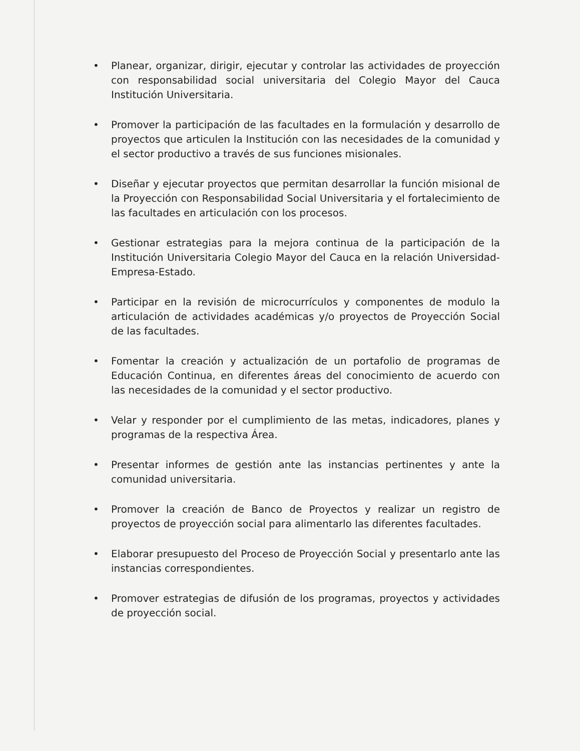• Planear, organizar, dirigir, ejecutar y controlar las actividades de proyección con responsabilidad social universitaria del Colegio Mayor del Cauca Institución Universitaria.
• Promover la participación de las facultades en la formulación y desarrollo de proyectos que articulen la Institución con las necesidades de la comunidad y el sector productivo a través de sus funciones misionales.
• Diseñar y ejecutar proyectos que permitan desarrollar la función misional de la Proyección con Responsabilidad Social Universitaria y el fortalecimiento de las facultades en articulación con los procesos.
• Gestionar estrategias para la mejora continua de la participación de la Institución Universitaria Colegio Mayor del Cauca en la relación Universidad-Empresa-Estado.
• Participar en la revisión de microcurrículos y componentes de modulo la articulación de actividades académicas y/o proyectos de Proyección Social de las facultades.
• Fomentar la creación y actualización de un portafolio de programas de Educación Continua, en diferentes áreas del conocimiento de acuerdo con las necesidades de la comunidad y el sector productivo.
• Velar y responder por el cumplimiento de las metas, indicadores, planes y programas de la respectiva Área.
• Presentar informes de gestión ante las instancias pertinentes y ante la comunidad universitaria.
• Promover la creación de Banco de Proyectos y realizar un registro de proyectos de proyección social para alimentarlo las diferentes facultades.
• Elaborar presupuesto del Proceso de Proyección Social y presentarlo ante las instancias correspondientes.
• Promover estrategias de difusión de los programas, proyectos y actividades de proyección social.